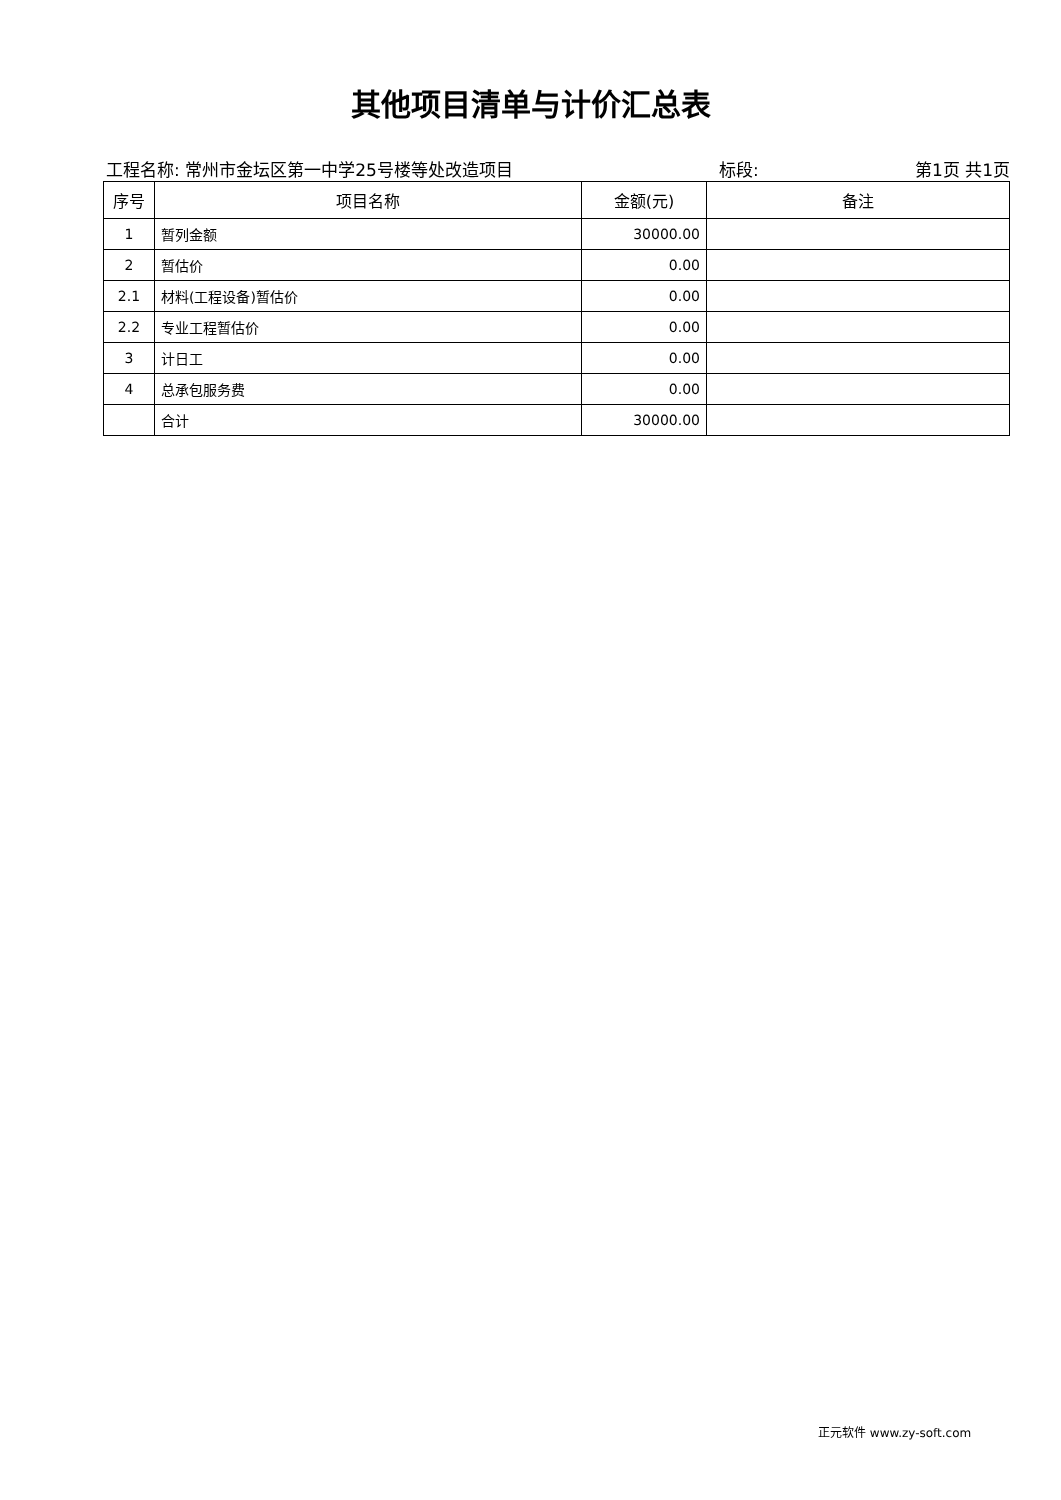其他项目清单与计价汇总表
工程名称: 常州市金坛区第一中学25号楼等处改造项目 标段: 第1页 共1页
| 序号 | 项目名称 | 金额(元) | 备注 |
| --- | --- | --- | --- |
| 1 | 暂列金额 | 30000.00 | |
| 2 | 暂估价 | 0.00 | |
| 2.1 | 材料(工程设备)暂估价 | 0.00 | |
| 2.2 | 专业工程暂估价 | 0.00 | |
| 3 | 计日工 | 0.00 | |
| 4 | 总承包服务费 | 0.00 | |
| | 合计 | 30000.00 | |
正元软件 www.zy-soft.com